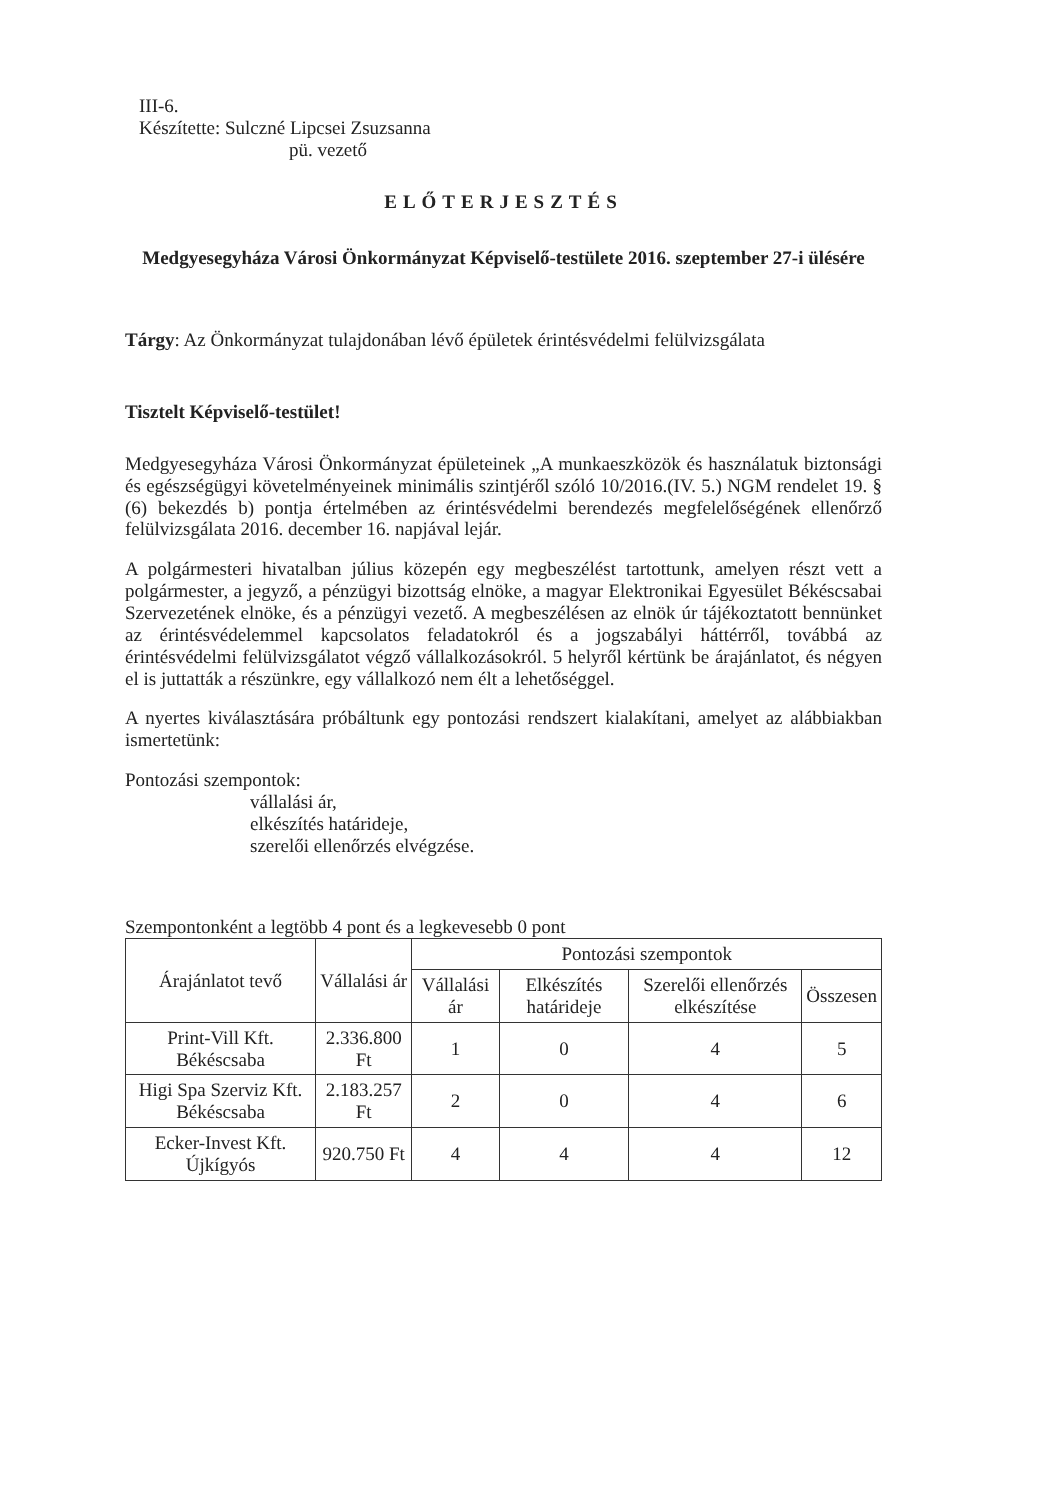III-6.
Készítette: Sulczné Lipcsei Zsuzsanna
pü. vezető
ELŐTERJESZTÉS
Medgyesegyháza Városi Önkormányzat Képviselő-testülete 2016. szeptember 27-i ülésére
Tárgy: Az Önkormányzat tulajdonában lévő épületek érintésvédelmi felülvizsgálata
Tisztelt Képviselő-testület!
Medgyesegyháza Városi Önkormányzat épületeinek „A munkaeszközök és használatuk biztonsági és egészségügyi követelményeinek minimális szintjéről szóló 10/2016.(IV. 5.) NGM rendelet 19. § (6) bekezdés b) pontja értelmében az érintésvédelmi berendezés megfelelőségének ellenőrző felülvizsgálata 2016. december 16. napjával lejár.
A polgármesteri hivatalban július közepén egy megbeszélést tartottunk, amelyen részt vett a polgármester, a jegyző, a pénzügyi bizottság elnöke, a magyar Elektronikai Egyesület Békéscsabai Szervezetének elnöke, és a pénzügyi vezető. A megbeszélésen az elnök úr tájékoztatott bennünket az érintésvédelemmel kapcsolatos feladatokról és a jogszabályi háttérről, továbbá az érintésvédelmi felülvizsgálatot végző vállalkozásokról. 5 helyről kértünk be árajánlatot, és négyen el is juttatták a részünkre, egy vállalkozó nem élt a lehetőséggel.
A nyertes kiválasztására próbáltunk egy pontozási rendszert kialakítani, amelyet az alábbiakban ismertetünk:
Pontozási szempontok:
vállalási ár,
elkészítés határideje,
szerelői ellenőrzés elvégzése.
Szempontonként a legtöbb 4 pont és a legkevesebb 0 pont
| Árajánlatot tevő | Vállalási ár | Pontozási szempontok | | | |
| --- | --- | --- | --- | --- | --- |
| | | Vállalási ár | Elkészítés határideje | Szerelői ellenőrzés elkészítése | Összesen |
| Print-Vill Kft. Békéscsaba | 2.336.800 Ft | 1 | 0 | 4 | 5 |
| Higi Spa Szerviz Kft. Békéscsaba | 2.183.257 Ft | 2 | 0 | 4 | 6 |
| Ecker-Invest Kft. Újkígyós | 920.750 Ft | 4 | 4 | 4 | 12 |